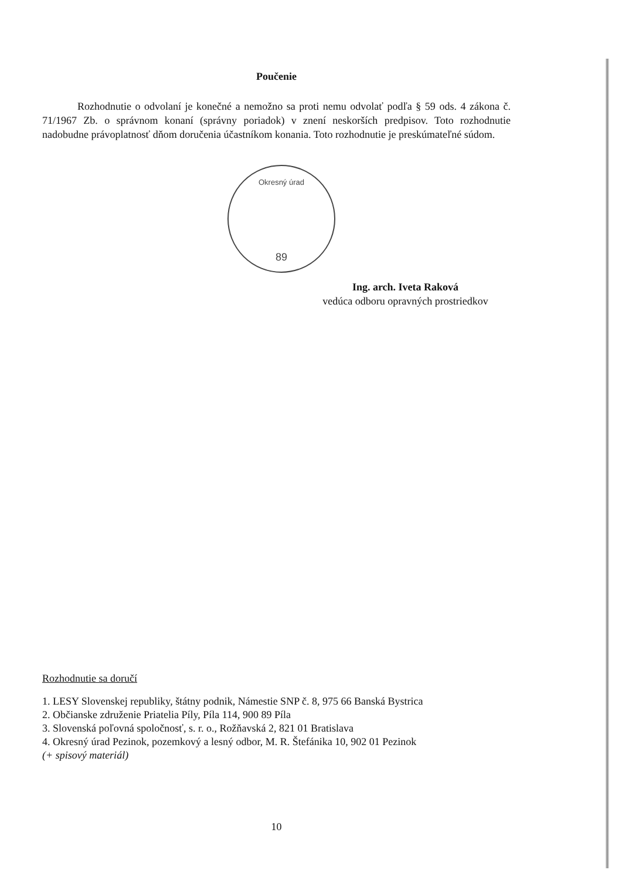Poučenie
Rozhodnutie o odvolaní je konečné a nemožno sa proti nemu odvolať podľa § 59 ods. 4 zákona č. 71/1967 Zb. o správnom konaní (správny poriadok) v znení neskorších predpisov. Toto rozhodnutie nadobudne právoplatnosť dňom doručenia účastníkom konania. Toto rozhodnutie je preskúmateľné súdom.
Okresný úrad
89
Ing. arch. Iveta Raková
vedúca odboru opravných prostriedkov
Rozhodnutie sa doručí
1. LESY Slovenskej republiky, štátny podnik, Námestie SNP č. 8, 975 66 Banská Bystrica
2. Občianske združenie Priatelia Píly, Píla 114, 900 89 Píla
3. Slovenská poľovná spoločnosť, s. r. o., Rožňavská 2, 821 01 Bratislava
4. Okresný úrad Pezinok, pozemkový a lesný odbor, M. R. Štefánika 10, 902 01 Pezinok
(+ spisový materiál)
10